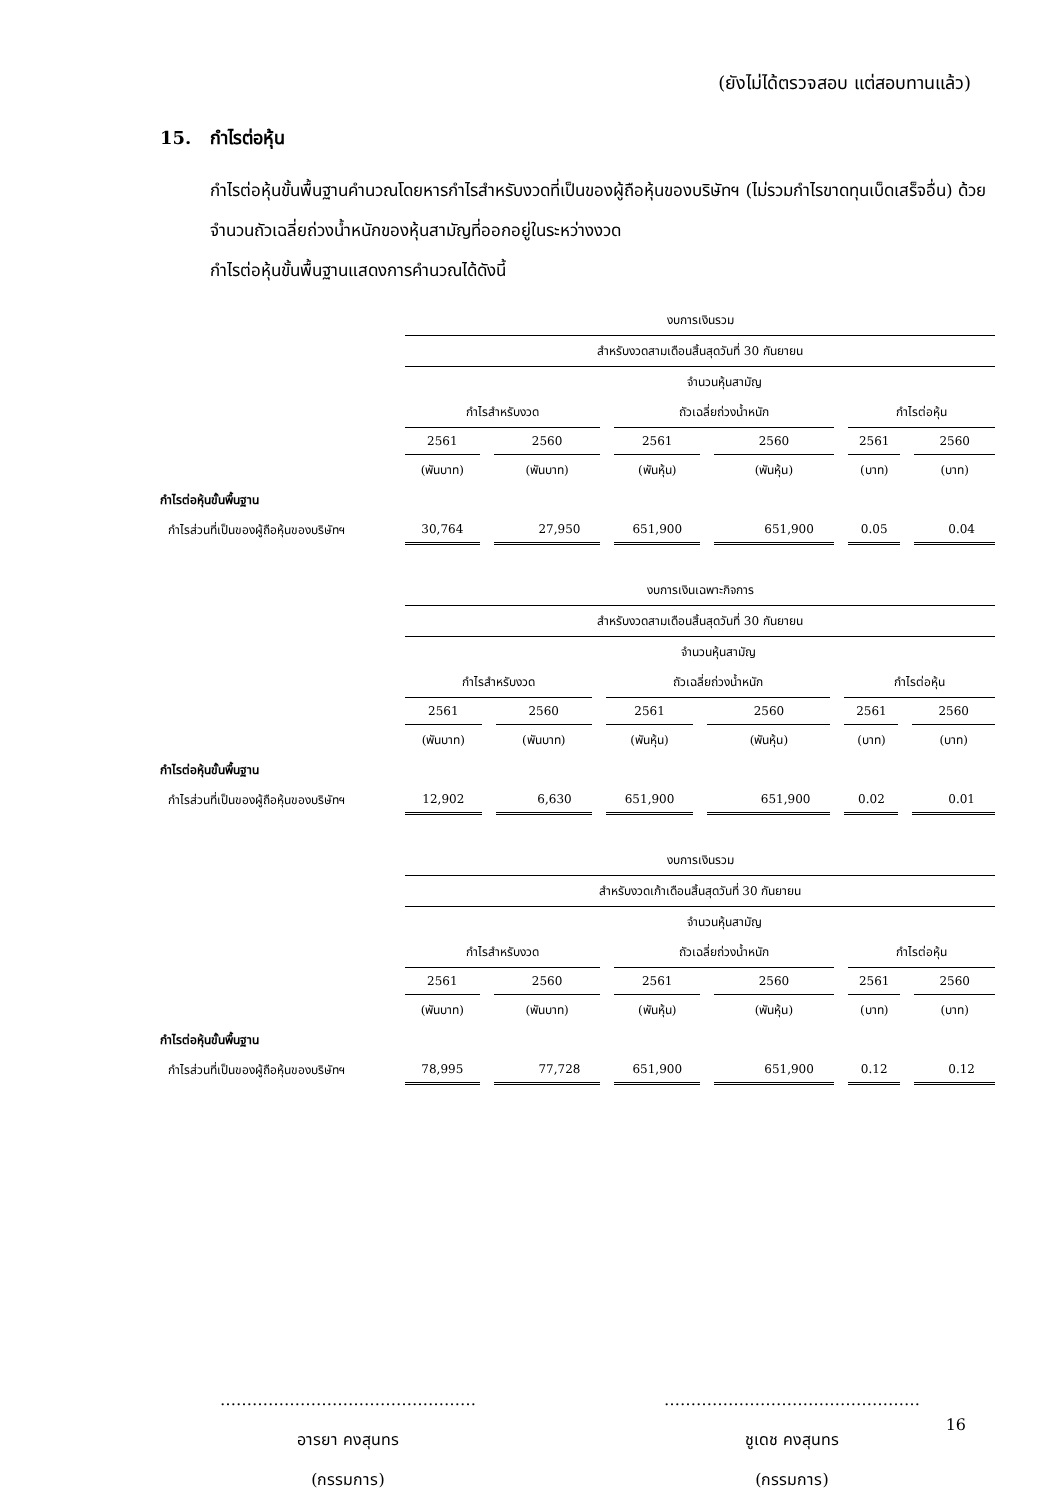(ยังไม่ได้ตรวจสอบ แต่สอบทานแล้ว)
15. กำไรต่อหุ้น
กำไรต่อหุ้นขั้นพื้นฐานคำนวณโดยหารกำไรสำหรับงวดที่เป็นของผู้ถือหุ้นของบริษัทฯ (ไม่รวมกำไรขาดทุนเบ็ดเสร็จอื่น) ด้วยจำนวนถัวเฉลี่ยถ่วงน้ำหนักของหุ้นสามัญที่ออกอยู่ในระหว่างงวด
กำไรต่อหุ้นขั้นพื้นฐานแสดงการคำนวณได้ดังนี้
| | งบการเงินรวม | | | | | | | | | | |
| | สำหรับงวดสามเดือนสิ้นสุดวันที่ 30 กันยายน | | | | | | | | | | |
| | | | | | จำนวนหุ้นสามัญ | | | | | | |
| | กำไรสำหรับงวด | | | | ถัวเฉลี่ยถ่วงน้ำหนัก | | | | กำไรต่อหุ้น | | |
| | 2561 | | 2560 | | 2561 | | 2560 | | 2561 | | 2560 |
| | (พันบาท) | | (พันบาท) | | (พันหุ้น) | | (พันหุ้น) | | (บาท) | | (บาท) |
| กำไรต่อหุ้นขั้นพื้นฐาน | | | | | | | | | | | |
| กำไรส่วนที่เป็นของผู้ถือหุ้นของบริษัทฯ | 30,764 | | 27,950 | | 651,900 | | 651,900 | | 0.05 | | 0.04 |
| | งบการเงินเฉพาะกิจการ | | | | | | | | | | |
| | สำหรับงวดสามเดือนสิ้นสุดวันที่ 30 กันยายน | | | | | | | | | | |
| | | | | | จำนวนหุ้นสามัญ | | | | | | |
| | กำไรสำหรับงวด | | | | ถัวเฉลี่ยถ่วงน้ำหนัก | | | | กำไรต่อหุ้น | | |
| | 2561 | | 2560 | | 2561 | | 2560 | | 2561 | | 2560 |
| | (พันบาท) | | (พันบาท) | | (พันหุ้น) | | (พันหุ้น) | | (บาท) | | (บาท) |
| กำไรต่อหุ้นขั้นพื้นฐาน | | | | | | | | | | | |
| กำไรส่วนที่เป็นของผู้ถือหุ้นของบริษัทฯ | 12,902 | | 6,630 | | 651,900 | | 651,900 | | 0.02 | | 0.01 |
| | งบการเงินรวม | | | | | | | | | | |
| | สำหรับงวดเก้าเดือนสิ้นสุดวันที่ 30 กันยายน | | | | | | | | | | |
| | | | | | จำนวนหุ้นสามัญ | | | | | | |
| | กำไรสำหรับงวด | | | | ถัวเฉลี่ยถ่วงน้ำหนัก | | | | กำไรต่อหุ้น | | |
| | 2561 | | 2560 | | 2561 | | 2560 | | 2561 | | 2560 |
| | (พันบาท) | | (พันบาท) | | (พันหุ้น) | | (พันหุ้น) | | (บาท) | | (บาท) |
| กำไรต่อหุ้นขั้นพื้นฐาน | | | | | | | | | | | |
| กำไรส่วนที่เป็นของผู้ถือหุ้นของบริษัทฯ | 78,995 | | 77,728 | | 651,900 | | 651,900 | | 0.12 | | 0.12 |
…………………………………………
อารยา คงสุนทร
(กรรมการ)
…………………………………………
ชูเดช คงสุนทร
(กรรมการ)
16